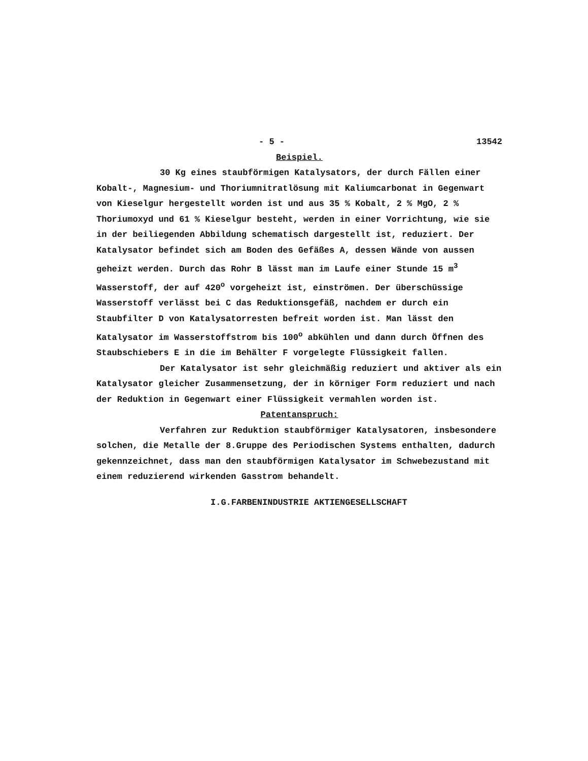- 5 - 13542
Beispiel.
30 Kg eines staubförmigen Katalysators, der durch Fällen einer Kobalt-, Magnesium- und Thoriumnitratlösung mit Kaliumcarbonat in Gegenwart von Kieselgur hergestellt worden ist und aus 35 % Kobalt, 2 % MgO, 2 % Thoriumoxyd und 61 % Kieselgur besteht, werden in einer Vorrichtung, wie sie in der beiliegenden Abbildung schematisch dargestellt ist, reduziert. Der Katalysator befindet sich am Boden des Gefäßes A, dessen Wände von aussen geheizt werden. Durch das Rohr B lässt man im Laufe einer Stunde 15 m<sup>3</sup> Wasserstoff, der auf 420<sup>o</sup> vorgeheizt ist, einströmen. Der überschüssige Wasserstoff verlässt bei C das Reduktionsgefäß, nachdem er durch ein Staubfilter D von Katalysatorresten befreit worden ist. Man lässt den Katalysator im Wasserstoffstrom bis 100<sup>o</sup> abkühlen und dann durch Öffnen des Staubschiebers E in die im Behälter F vorgelegte Flüssigkeit fallen.
Der Katalysator ist sehr gleichmäßig reduziert und aktiver als ein Katalysator gleicher Zusammensetzung, der in körniger Form reduziert und nach der Reduktion in Gegenwart einer Flüssigkeit vermahlen worden ist.
Patentanspruch:
Verfahren zur Reduktion staubförmiger Katalysatoren, insbesondere solchen, die Metalle der 8.Gruppe des Periodischen Systems enthalten, dadurch gekennzeichnet, dass man den staubförmigen Katalysator im Schwebezustand mit einem reduzierend wirkenden Gasstrom behandelt.
I.G.FARBENINDUSTRIE AKTIENGESELLSCHAFT